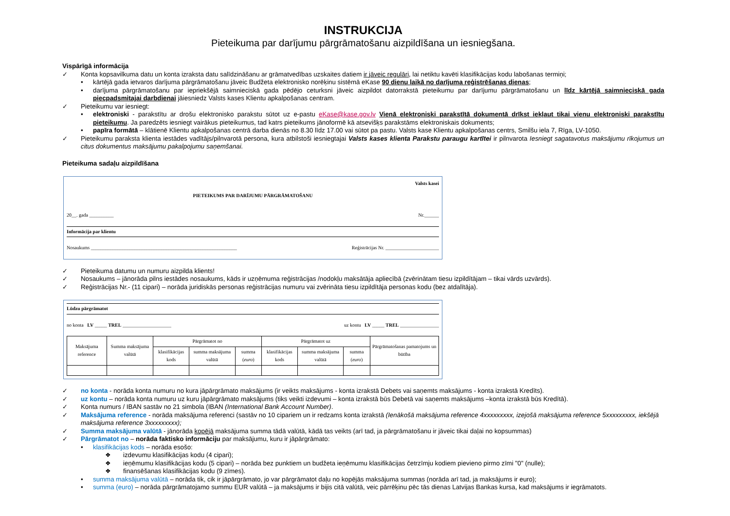INSTRUKCIJA
Pieteikuma par darījumu pārgrāmatošanu aizpildīšana un iesniegšana.
Vispārīgā informācija
✓ Konta kopsavilkuma datu un konta izraksta datu salīdzināšanu ar grāmatvedības uzskaites datiem ir jāveic regulāri, lai netiktu kavēti klasifikācijas kodu labošanas termiņi;
• kārtējā gada ietvaros darījuma pārgrāmatošanu jāveic Budžeta elektronisko norēķinu sistēmā eKase 90 dienu laikā no darījuma reģistrēšanas dienas;
• darījuma pārgrāmatošanu par iepriekšējā saimnieciskā gada pēdējo ceturksni jāveic aizpildot datorrakstā pieteikumu par darījumu pārgrāmatošanu un līdz kārtējā saimnieciskā gada piecpadsmitajai darbdienai jāiesniedz Valsts kases Klientu apkalpošanas centram.
✓ Pieteikumu var iesniegt:
• elektroniski - parakstītu ar drošu elektronisko parakstu sūtot uz e-pastu eKase@kase.gov.lv Vienā elektroniski parakstītā dokumentā drīkst iekļaut tikai vienu elektroniski parakstītu pieteikumu. Ja paredzēts iesniegt vairākus pieteikumus, tad katrs pieteikums jānoformē kā atsevišķs parakstāms elektroniskais dokuments;
• papīra formātā – klātienē Klientu apkalpošanas centrā darba dienās no 8.30 līdz 17.00 vai sūtot pa pastu. Valsts kase Klientu apkalpošanas centrs, Smilšu iela 7, Rīga, LV-1050.
✓ Pieteikumu paraksta klienta iestādes vadītājs/pilnvarotā persona, kura atbilstoši iesniegtajai Valsts kases klienta Parakstu paraugu kartītei ir pilnvarota Iesniegt sagatavotus maksājumu rīkojumus un citus dokumentus maksājumu pakalpojumu saņemšanai.
Pieteikuma sadaļu aizpildīšana
Valsts kasei
PIETEIKUMS PAR DARĪJUMU PĀRGRĀMATOŠANU
20__. gada __________ Nr.______
Informācija par klientu
Nosaukums ____________________________________________________________ Reģistrācijas Nr. ______________________
✓ Pieteikuma datumu un numuru aizpilda klients!
✓ Nosaukums – jānorāda pilns iestādes nosaukums, kāds ir uzņēmuma reģistrācijas /nodokļu maksātāja apliecībā (zvērinātam tiesu izpildītājam – tikai vārds uzvārds).
✓ Reģistrācijas Nr.- (11 cipari) – norāda juridiskās personas reģistrācijas numuru vai zvērināta tiesu izpildītāja personas kodu (bez atdalītāja).
Lūdzu pārgrāmatot
no konta LV _____ TREL ____________________ uz kontu LV _____ TREL ________________
| Maksājuma reference | Summa maksājuma valūtā | Pārgrāmatot no | | | Pārgrāmatot uz | | | Pārgrāmatošanas pamatojums un būtība |
| | | klasifikācijas kods | summa maksājuma valūtā | summa ( euro ) | klasifikācijas kods | summa maksājuma valūtā | summa ( euro ) | |
✓ no konta - norāda konta numuru no kura jāpārgrāmato maksājums (ir veikts maksājums - konta izrakstā Debets vai saņemts maksājums - konta izrakstā Kredīts).
✓ uz kontu – norāda konta numuru uz kuru jāpārgrāmato maksājums (tiks veikti izdevumi – konta izrakstā būs Debetā vai saņemts maksājums –konta izrakstā būs Kredītā).
✓ Konta numurs / IBAN sastāv no 21 simbola (IBAN (International Bank Account Number).
✓ Maksājuma reference - norāda maksājuma referenci (sastāv no 10 cipariem un ir redzams konta izrakstā (Ienākošā maksājuma reference 4xxxxxxxxx, izejošā maksājuma reference 5xxxxxxxxx, iekšējā maksājuma reference 3xxxxxxxxx);
✓ Summa maksājuma valūtā - jānorāda kopējā maksājuma summa tādā valūtā, kādā tas veikts (arī tad, ja pārgrāmatošanu ir jāveic tikai daļai no kopsummas)
✓ Pārgrāmatot no – norāda faktisko informāciju par maksājumu, kuru ir jāpārgrāmato:
• klasifikācijas kods – norāda esošo:
❖ izdevumu klasifikācijas kodu (4 cipari);
❖ ieņēmumu klasifikācijas kodu (5 cipari) – norāda bez punktiem un budžeta ieņēmumu klasifikācijas četrzīmju kodiem pievieno pirmo zīmi "0" (nulle);
❖ finansēšanas klasifikācijas kodu (9 zīmes).
• summa maksājuma valūtā – norāda tik, cik ir jāpārgrāmato, jo var pārgrāmatot daļu no kopējās maksājuma summas (norāda arī tad, ja maksājums ir euro);
• summa (euro) – norāda pārgrāmatojamo summu EUR valūtā – ja maksājums ir bijis citā valūtā, veic pārrēķinu pēc tās dienas Latvijas Bankas kursa, kad maksājums ir iegrāmatots.